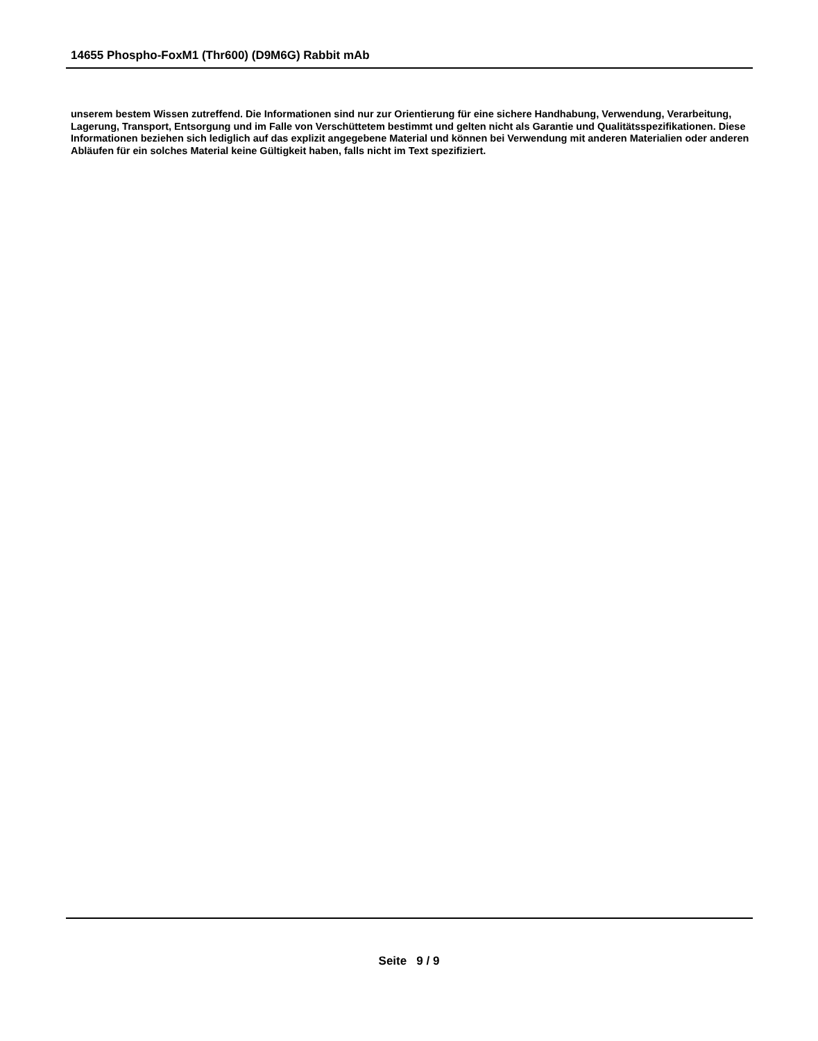14655 Phospho-FoxM1 (Thr600) (D9M6G) Rabbit mAb
unserem bestem Wissen zutreffend. Die Informationen sind nur zur Orientierung für eine sichere Handhabung, Verwendung, Verarbeitung, Lagerung, Transport, Entsorgung und im Falle von Verschüttetem bestimmt und gelten nicht als Garantie und Qualitätsspezifikationen. Diese Informationen beziehen sich lediglich auf das explizit angegebene Material und können bei Verwendung mit anderen Materialien oder anderen Abläufen für ein solches Material keine Gültigkeit haben, falls nicht im Text spezifiziert.
Seite 9 / 9